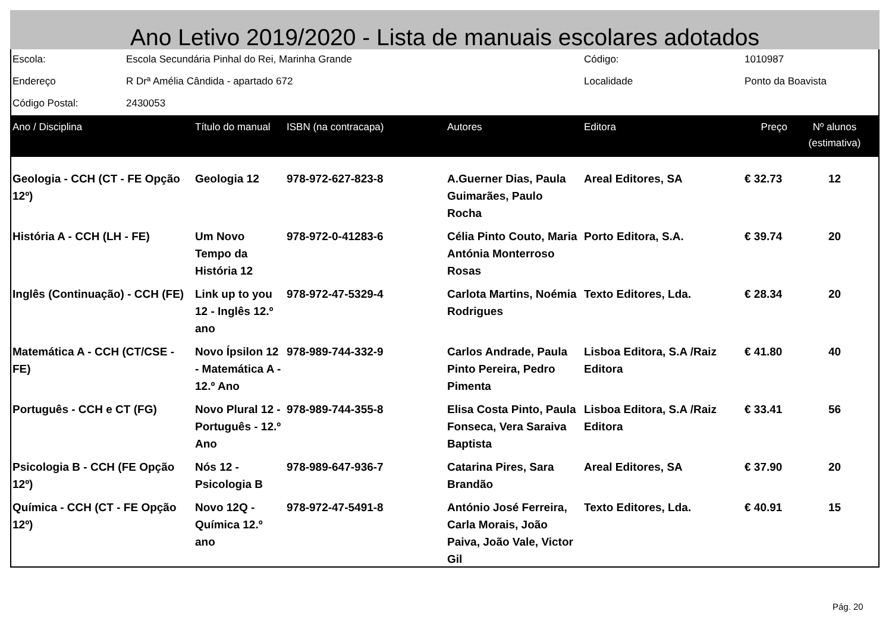Ano Letivo 2019/2020 - Lista de manuais escolares adotados
| Escola: | Escola Secundária Pinhal do Rei, Marinha Grande | Código: | 1010987 |
| Endereço | R Drª Amélia Cândida - apartado 672 | Localidade | Ponto da Boavista |
| Código Postal: | 2430053 | | |
| Ano / Disciplina | Título do manual | ISBN (na contracapa) | Autores | Editora | Preço | Nº alunos (estimativa) |
| --- | --- | --- | --- | --- | --- | --- |
| Geologia - CCH (CT - FE Opção 12º) | Geologia 12 | 978-972-627-823-8 | A.Guerner Dias, Paula Guimarães, Paulo Rocha | Areal Editores, SA | € 32.73 | 12 |
| História A - CCH (LH - FE) | Um Novo Tempo da História 12 | 978-972-0-41283-6 | Célia Pinto Couto, Maria Antónia Monterroso Rosas | Porto Editora, S.A. | € 39.74 | 20 |
| Inglês (Continuação) - CCH (FE) | Link up to you 12 - Inglês 12.º ano | 978-972-47-5329-4 | Carlota Martins, Noémia Rodrigues | Texto Editores, Lda. | € 28.34 | 20 |
| Matemática A - CCH (CT/CSE - FE) | Novo Ípsilon 12 - Matemática A - 12.º Ano | 978-989-744-332-9 | Carlos Andrade, Paula Pinto Pereira, Pedro Pimenta | Lisboa Editora, S.A /Raiz Editora | € 41.80 | 40 |
| Português - CCH e CT (FG) | Novo Plural 12 - Português - 12.º Ano | 978-989-744-355-8 | Elisa Costa Pinto, Paula Fonseca, Vera Saraiva Baptista | Lisboa Editora, S.A /Raiz Editora | € 33.41 | 56 |
| Psicologia B - CCH (FE Opção 12º) | Nós 12 - Psicologia B | 978-989-647-936-7 | Catarina Pires, Sara Brandão | Areal Editores, SA | € 37.90 | 20 |
| Química - CCH (CT - FE Opção 12º) | Novo 12Q - Química 12.º ano | 978-972-47-5491-8 | António José Ferreira, Carla Morais, João Paiva, João Vale, Victor Gil | Texto Editores, Lda. | € 40.91 | 15 |
Pág. 20